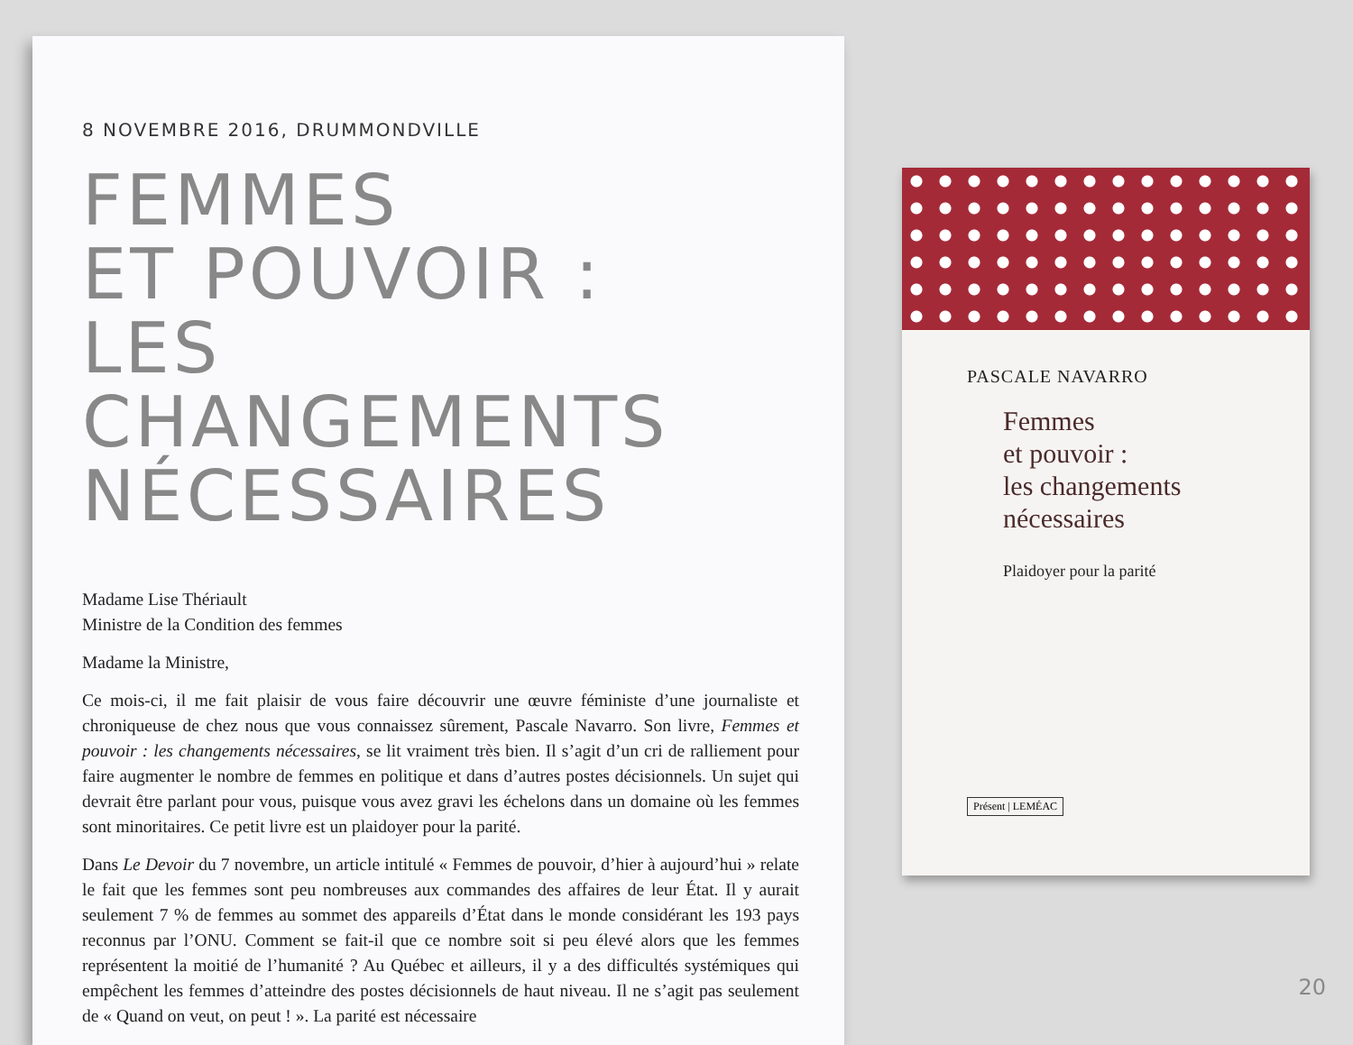8 NOVEMBRE 2016, DRUMMONDVILLE
FEMMES
ET POUVOIR :
LES CHANGEMENTS
NÉCESSAIRES
Madame Lise Thériault
Ministre de la Condition des femmes
Madame la Ministre,
Ce mois-ci, il me fait plaisir de vous faire découvrir une œuvre féministe d’une journaliste et chroniqueuse de chez nous que vous connaissez sûrement, Pascale Navarro. Son livre, Femmes et pouvoir : les changements nécessaires, se lit vraiment très bien. Il s’agit d’un cri de ralliement pour faire augmenter le nombre de femmes en politique et dans d’autres postes décisionnels. Un sujet qui devrait être parlant pour vous, puisque vous avez gravi les échelons dans un domaine où les femmes sont minoritaires. Ce petit livre est un plaidoyer pour la parité.
Dans Le Devoir du 7 novembre, un article intitulé « Femmes de pouvoir, d’hier à aujourd’hui » relate le fait que les femmes sont peu nombreuses aux commandes des affaires de leur État. Il y aurait seulement 7 % de femmes au sommet des appareils d’État dans le monde considérant les 193 pays reconnus par l’ONU. Comment se fait-il que ce nombre soit si peu élevé alors que les femmes représentent la moitié de l’humanité ? Au Québec et ailleurs, il y a des difficultés systémiques qui empêchent les femmes d’atteindre des postes décisionnels de haut niveau. Il ne s’agit pas seulement de « Quand on veut, on peut ! ». La parité est nécessaire
PASCALE NAVARRO
Femmes
et pouvoir :
les changements
nécessaires
Plaidoyer pour la parité
Présent | LEMÉAC
20